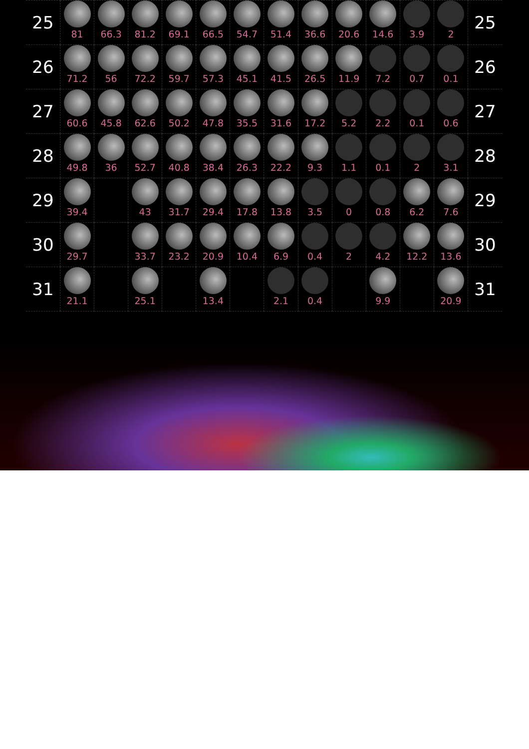| 25 | 81 | 66.3 | 81.2 | 69.1 | 66.5 | 54.7 | 51.4 | 36.6 | 20.6 | 14.6 | 3.9 | 2 | 25 |
| 26 | 71.2 | 56 | 72.2 | 59.7 | 57.3 | 45.1 | 41.5 | 26.5 | 11.9 | 7.2 | 0.7 | 0.1 | 26 |
| 27 | 60.6 | 45.8 | 62.6 | 50.2 | 47.8 | 35.5 | 31.6 | 17.2 | 5.2 | 2.2 | 0.1 | 0.6 | 27 |
| 28 | 49.8 | 36 | 52.7 | 40.8 | 38.4 | 26.3 | 22.2 | 9.3 | 1.1 | 0.1 | 2 | 3.1 | 28 |
| 29 | 39.4 | | 43 | 31.7 | 29.4 | 17.8 | 13.8 | 3.5 | 0 | 0.8 | 6.2 | 7.6 | 29 |
| 30 | 29.7 | | 33.7 | 23.2 | 20.9 | 10.4 | 6.9 | 0.4 | 2 | 4.2 | 12.2 | 13.6 | 30 |
| 31 | 21.1 | | 25.1 | | 13.4 | | 2.1 | 0.4 | | 9.9 | | 20.9 | 31 |